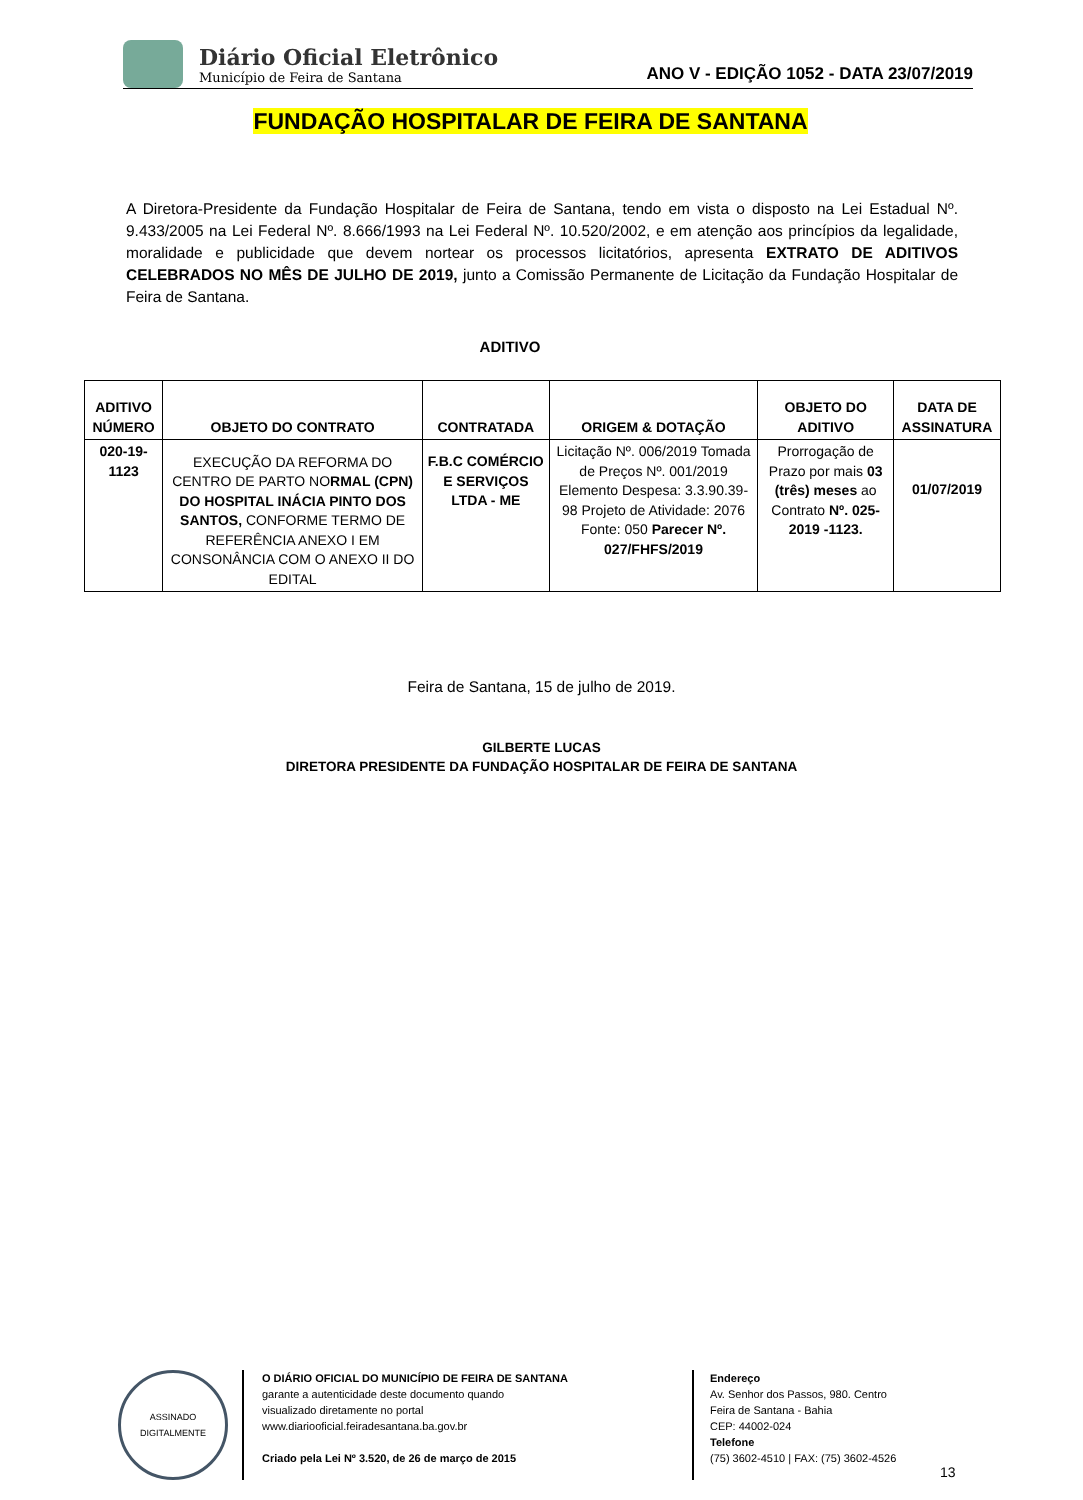Diário Oficial Eletrônico
Município de Feira de Santana
ANO V - EDIÇÃO 1052 - DATA 23/07/2019
FUNDAÇÃO HOSPITALAR DE FEIRA DE SANTANA
A Diretora-Presidente da Fundação Hospitalar de Feira de Santana, tendo em vista o disposto na Lei Estadual Nº. 9.433/2005 na Lei Federal Nº. 8.666/1993 na Lei Federal Nº. 10.520/2002, e em atenção aos princípios da legalidade, moralidade e publicidade que devem nortear os processos licitatórios, apresenta EXTRATO DE ADITIVOS CELEBRADOS NO MÊS DE JULHO DE 2019, junto a Comissão Permanente de Licitação da Fundação Hospitalar de Feira de Santana.
ADITIVO
| ADITIVO NÚMERO | OBJETO DO CONTRATO | CONTRATADA | ORIGEM & DOTAÇÃO | OBJETO DO ADITIVO | DATA DE ASSINATURA |
| --- | --- | --- | --- | --- | --- |
| 020-19-1123 | EXECUÇÃO DA REFORMA DO CENTRO DE PARTO NO RMAL (CPN) DO HOSPITAL INÁCIA PINTO DOS SANTOS, CONFORME TERMO DE REFERÊNCIA ANEXO I EM CONSONÂNCIA COM O ANEXO II DO EDITAL | F.B.C COMÉRCIO E SERVIÇOS LTDA - ME | Licitação Nº. 006/2019 Tomada de Preços Nº. 001/2019 Elemento Despesa: 3.3.90.39-98 Projeto de Atividade: 2076 Fonte: 050 Parecer Nº. 027/FHFS/2019 | Prorrogação de Prazo por mais 03 (três) meses ao Contrato Nº. 025-2019 -1123. | 01/07/2019 |
Feira de Santana, 15 de julho de 2019.
GILBERTE LUCAS
DIRETORA PRESIDENTE DA FUNDAÇÃO HOSPITALAR DE FEIRA DE SANTANA
ASSINADO DIGITALMENTE
O DIÁRIO OFICIAL DO MUNICÍPIO DE FEIRA DE SANTANA
garante a autenticidade deste documento quando
visualizado diretamente no portal
www.diariooficial.feiradesantana.ba.gov.br
Criado pela Lei Nº 3.520, de 26 de março de 2015
Endereço
Av. Senhor dos Passos, 980. Centro
Feira de Santana - Bahia
CEP: 44002-024
Telefone
(75) 3602-4510 | FAX: (75) 3602-4526
13